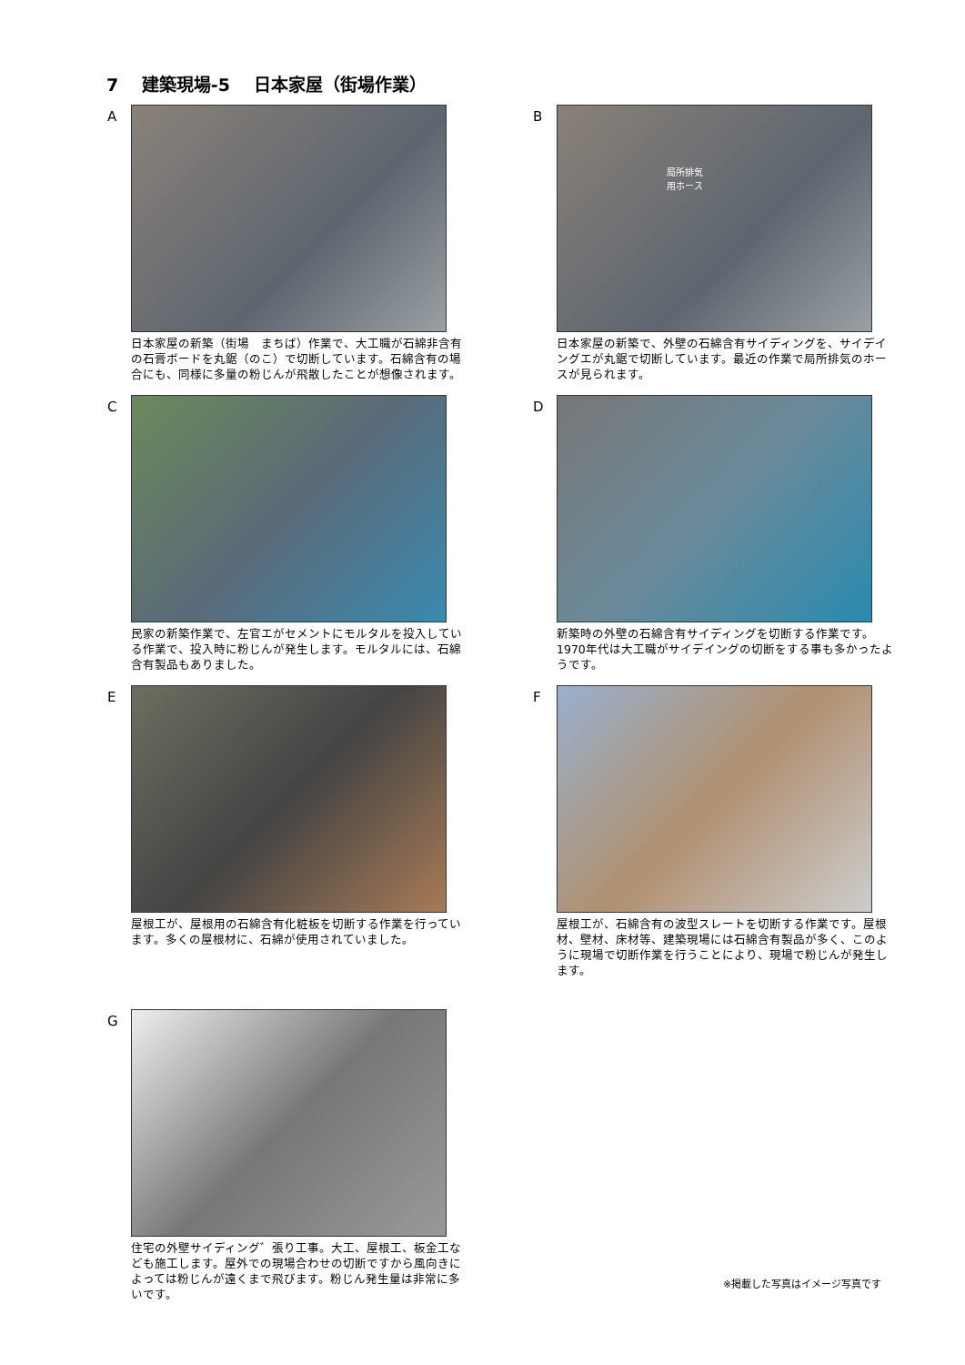7　 建築現場-5　 日本家屋（街場作業）
A
日本家屋の新築（街場　まちば）作業で、大工職が石綿非含有の石膏ボードを丸鋸（のこ）で切断しています。石綿含有の場合にも、同様に多量の粉じんが飛散したことが想像されます。
B
局所排気
用ホース
日本家屋の新築で、外壁の石綿含有サイディングを、サイデイングエが丸鋸で切断しています。最近の作業で局所排気のホースが見られます。
C
民家の新築作業で、左官エがセメントにモルタルを投入している作業で、投入時に粉じんが発生します。モルタルには、石綿含有製品もありました。
D
新築時の外壁の石綿含有サイディングを切断する作業です。1970年代は大工職がサイデイングの切断をする事も多かったようです。
E
屋根工が、屋根用の石綿含有化粧板を切断する作業を行っています。多くの屋根材に、石綿が使用されていました。
F
屋根工が、石綿含有の波型スレートを切断する作業です。屋根材、壁材、床材等、建築現場には石綿含有製品が多く、このように現場で切断作業を行うことにより、現場で粉じんが発生します。
G
住宅の外壁サイディング゛張り工事。大工、屋根工、板金工なども施工します。屋外での現場合わせの切断ですから風向きによっては粉じんが遠くまで飛びます。粉じん発生量は非常に多いです。
※掲載した写真はイメージ写真です